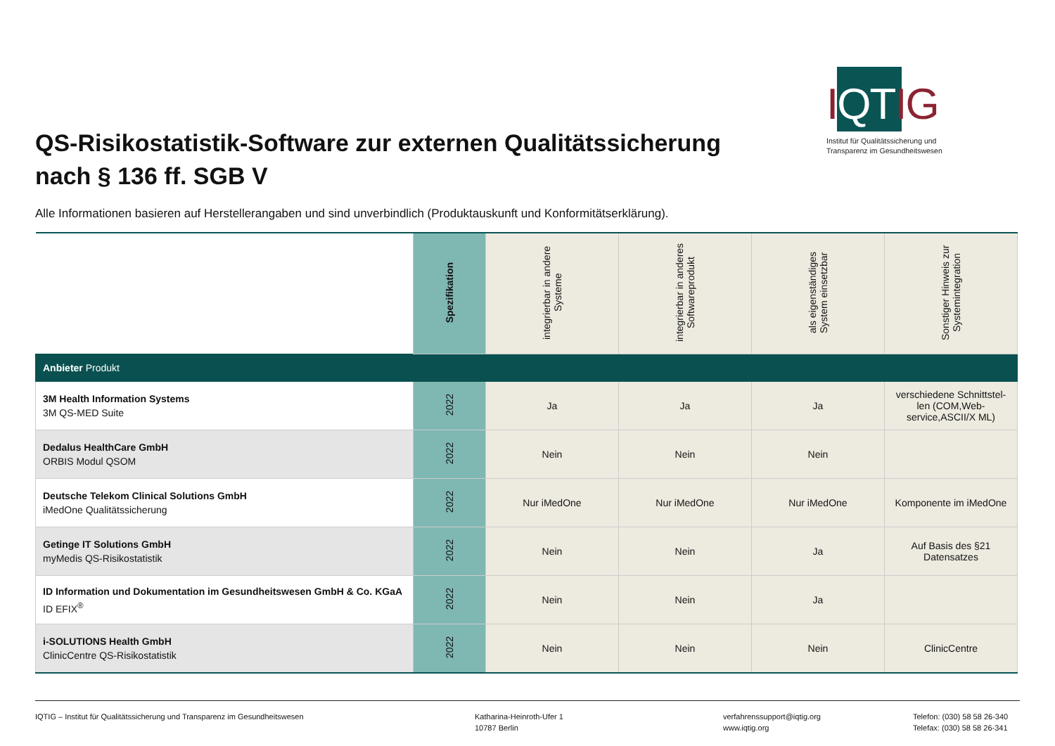IQTIG
Institut für Qualitätssicherung und Transparenz im Gesundheitswesen
QS-Risikostatistik-Software zur externen Qualitätssicherung
nach § 136 ff. SGB V
Alle Informationen basieren auf Herstellerangaben und sind unverbindlich (Produktauskunft und Konformitätserklärung).
| | Spezifikation | integrierbar in andere Systeme | integrierbar in anderes Softwareprodukt | als eigenständiges System einsetzbar | Sonstiger Hinweis zur Systemintegration |
| --- | --- | --- | --- | --- | --- |
| Anbieter Produkt | | | | | |
| 3M Health Information Systems 3M QS-MED Suite | 2022 | Ja | Ja | Ja | verschiedene Schnittstel-len (COM,Web-service,ASCII/X ML) |
| Dedalus HealthCare GmbH ORBIS Modul QSOM | 2022 | Nein | Nein | Nein | |
| Deutsche Telekom Clinical Solutions GmbH iMedOne Qualitätssicherung | 2022 | Nur iMedOne | Nur iMedOne | Nur iMedOne | Komponente im iMedOne |
| Getinge IT Solutions GmbH myMedis QS-Risikostatistik | 2022 | Nein | Nein | Ja | Auf Basis des §21 Datensatzes |
| ID Information und Dokumentation im Gesundheitswesen GmbH & Co. KGaA ID EFIX<sup>®</sup> | 2022 | Nein | Nein | Ja | |
| i-SOLUTIONS Health GmbH ClinicCentre QS-Risikostatistik | 2022 | Nein | Nein | Nein | ClinicCentre |
IQTIG – Institut für Qualitätssicherung und Transparenz im Gesundheitswesen Katharina-Heinroth-Ufer 1
10787 Berlin
verfahrenssupport@iqtig.org
www.iqtig.org
Telefon: (030) 58 58 26-340
Telefax: (030) 58 58 26-341